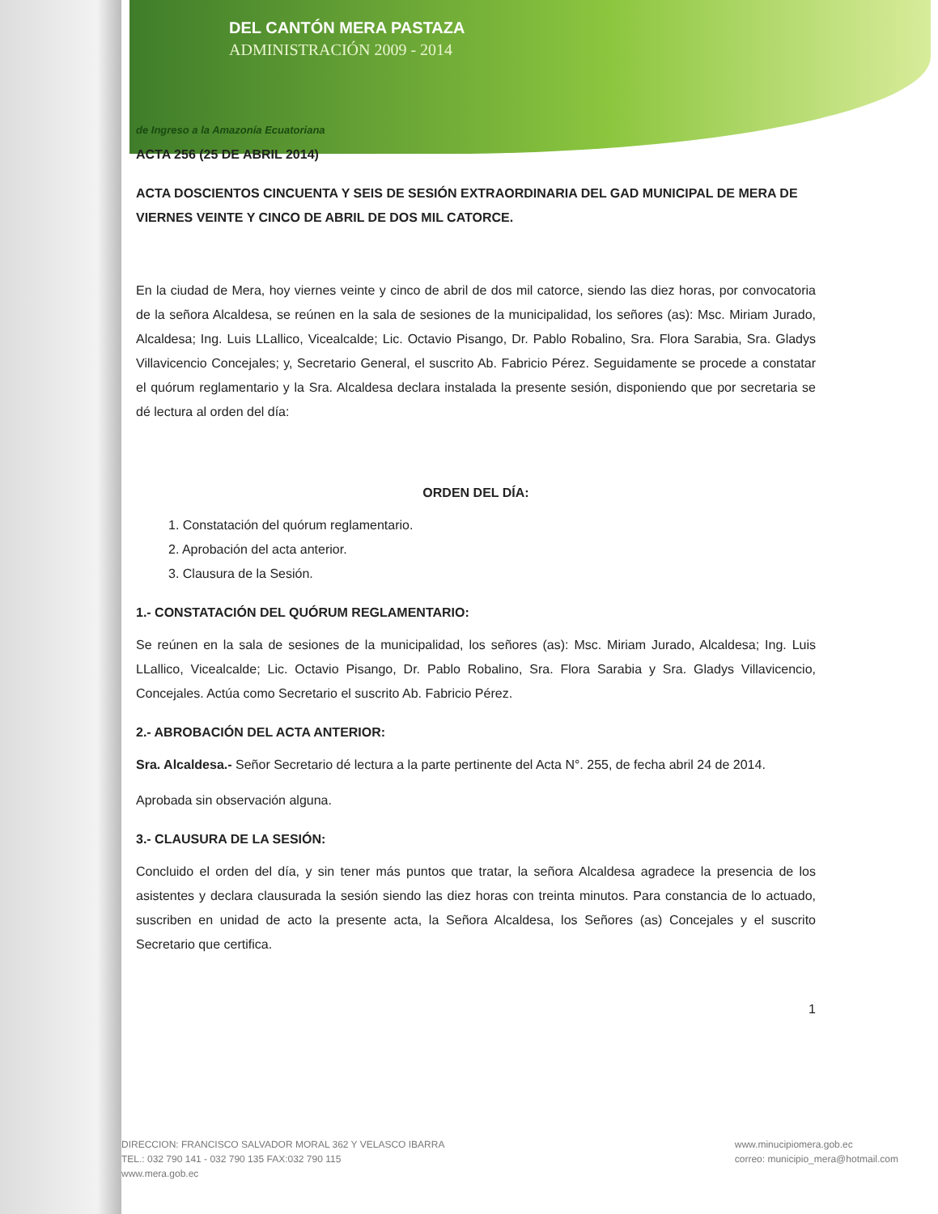DEL CANTÓN MERA PASTAZA
ADMINISTRACIÓN 2009 - 2014
de Ingreso a la Amazonía Ecuatoriana
ACTA 256 (25 DE ABRIL 2014)
ACTA DOSCIENTOS CINCUENTA Y SEIS DE SESIÓN EXTRAORDINARIA DEL GAD MUNICIPAL DE MERA DE VIERNES VEINTE Y CINCO DE ABRIL DE DOS MIL CATORCE.
En la ciudad de Mera, hoy viernes veinte y cinco de abril de dos mil catorce, siendo las diez horas, por convocatoria de la señora Alcaldesa, se reúnen en la sala de sesiones de la municipalidad, los señores (as): Msc. Miriam Jurado, Alcaldesa; Ing. Luis LLallico, Vicealcalde; Lic. Octavio Pisango, Dr. Pablo Robalino, Sra. Flora Sarabia, Sra. Gladys Villavicencio Concejales; y, Secretario General, el suscrito Ab. Fabricio Pérez. Seguidamente se procede a constatar el quórum reglamentario y la Sra. Alcaldesa declara instalada la presente sesión, disponiendo que por secretaria se dé lectura al orden del día:
ORDEN DEL DÍA:
1. Constatación del quórum reglamentario.
2. Aprobación del acta anterior.
3. Clausura de la Sesión.
1.- CONSTATACIÓN DEL QUÓRUM REGLAMENTARIO:
Se reúnen en la sala de sesiones de la municipalidad, los señores (as): Msc. Miriam Jurado, Alcaldesa; Ing. Luis LLallico, Vicealcalde; Lic. Octavio Pisango, Dr. Pablo Robalino, Sra. Flora Sarabia y Sra. Gladys Villavicencio, Concejales. Actúa como Secretario el suscrito Ab. Fabricio Pérez.
2.- ABROBACIÓN DEL ACTA ANTERIOR:
Sra. Alcaldesa.- Señor Secretario dé lectura a la parte pertinente del Acta N°. 255, de fecha abril 24 de 2014.
Aprobada sin observación alguna.
3.- CLAUSURA DE LA SESIÓN:
Concluido el orden del día, y sin tener más puntos que tratar, la señora Alcaldesa agradece la presencia de los asistentes y declara clausurada la sesión siendo las diez horas con treinta minutos. Para constancia de lo actuado, suscriben en unidad de acto la presente acta, la Señora Alcaldesa, los Señores (as) Concejales y el suscrito Secretario que certifica.
1
DIRECCION: FRANCISCO SALVADOR MORAL 362 Y VELASCO IBARRA
TEL.: 032 790 141 - 032 790 135 FAX:032 790 115
www.mera.gob.ec
www.minucipiomera.gob.ec
correo: municipio_mera@hotmail.com